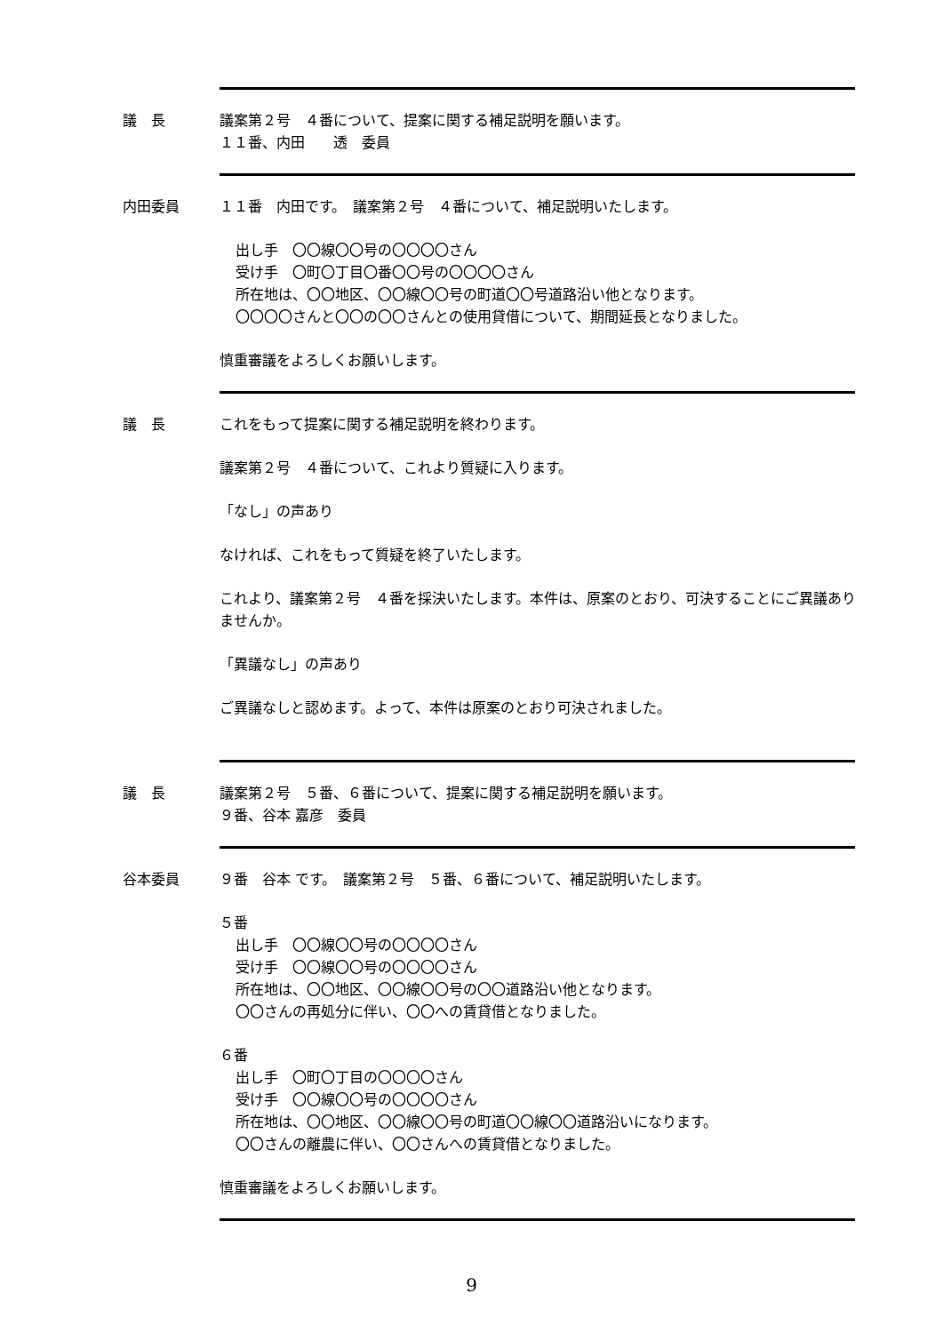議　長 議案第２号　４番について、提案に関する補足説明を願います。
１１番、内田　　透　委員
内田委員 １１番　内田です。　議案第２号　４番について、補足説明いたします。
出し手　〇〇線〇〇号の〇〇〇〇さん
受け手　〇町〇丁目〇番〇〇号の〇〇〇〇さん
所在地は、〇〇地区、〇〇線〇〇号の町道〇〇号道路沿い他となります。
〇〇〇〇さんと〇〇の〇〇さんとの使用貸借について、期間延長となりました。
慎重審議をよろしくお願いします。
議　長 これをもって提案に関する補足説明を終わります。
議案第２号　４番について、これより質疑に入ります。
「なし」の声あり
なければ、これをもって質疑を終了いたします。
これより、議案第２号　４番を採決いたします。本件は、原案のとおり、可決することにご異議ありませんか。
「異議なし」の声あり
ご異議なしと認めます。よって、本件は原案のとおり可決されました。
議　長 議案第２号　５番、６番について、提案に関する補足説明を願います。
９番、谷本 嘉彦　委員
谷本委員 ９番　谷本 です。　議案第２号　５番、６番について、補足説明いたします。
５番
出し手　〇〇線〇〇号の〇〇〇〇さん
受け手　〇〇線〇〇号の〇〇〇〇さん
所在地は、〇〇地区、〇〇線〇〇号の〇〇道路沿い他となります。
〇〇さんの再処分に伴い、〇〇への賃貸借となりました。
６番
出し手　〇町〇丁目の〇〇〇〇さん
受け手　〇〇線〇〇号の〇〇〇〇さん
所在地は、〇〇地区、〇〇線〇〇号の町道〇〇線〇〇道路沿いになります。
〇〇さんの離農に伴い、〇〇さんへの賃貸借となりました。
慎重審議をよろしくお願いします。
9